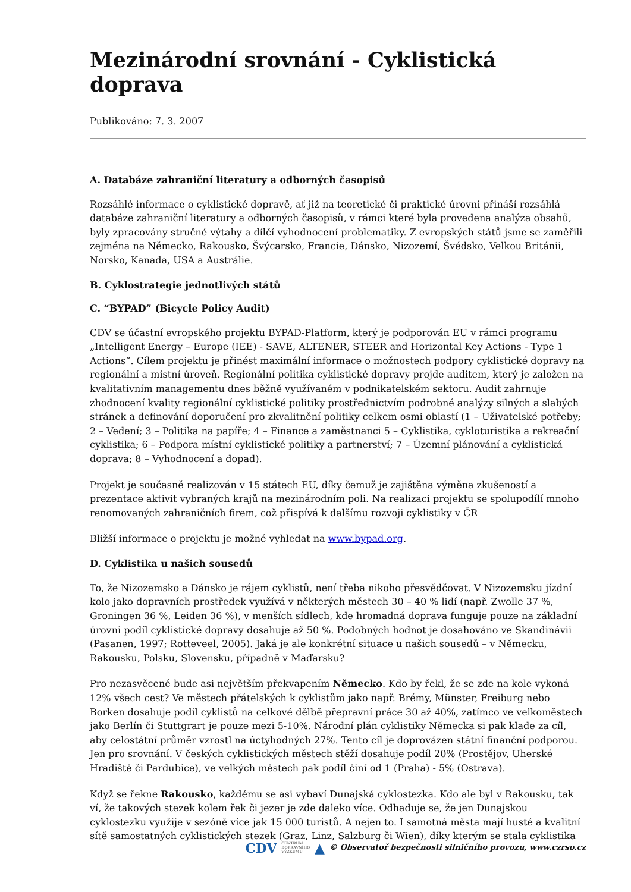Mezinárodní srovnání - Cyklistická doprava
Publikováno: 7. 3. 2007
A. Databáze zahraniční literatury a odborných časopisů
Rozsáhlé informace o cyklistické dopravě, ať již na teoretické či praktické úrovni přináší rozsáhlá databáze zahraniční literatury a odborných časopisů, v rámci které byla provedena analýza obsahů, byly zpracovány stručné výtahy a dílčí vyhodnocení problematiky. Z evropských států jsme se zaměřili zejména na Německo, Rakousko, Švýcarsko, Francie, Dánsko, Nizozemí, Švédsko, Velkou Británii, Norsko, Kanada, USA a Austrálie.
B. Cyklostrategie jednotlivých států
C. “BYPAD” (Bicycle Policy Audit)
CDV se účastní evropského projektu BYPAD-Platform, který je podporován EU v rámci programu „Intelligent Energy – Europe (IEE) - SAVE, ALTENER, STEER and Horizontal Key Actions - Type 1 Actions“. Cílem projektu je přinést maximální informace o možnostech podpory cyklistické dopravy na regionální a místní úroveň. Regionální politika cyklistické dopravy projde auditem, který je založen na kvalitativním managementu dnes běžně využívaném v podnikatelském sektoru. Audit zahrnuje zhodnocení kvality regionální cyklistické politiky prostřednictvím podrobné analýzy silných a slabých stránek a definování doporučení pro zkvalitnění politiky celkem osmi oblastí (1 – Uživatelské potřeby; 2 – Vedení; 3 – Politika na papíře; 4 – Finance a zaměstnanci 5 – Cyklistika, cykloturistika a rekreační cyklistika; 6 – Podpora místní cyklistické politiky a partnerství; 7 – Územní plánování a cyklistická doprava; 8 – Vyhodnocení a dopad).
Projekt je současně realizován v 15 státech EU, díky čemuž je zajištěna výměna zkušeností a prezentace aktivit vybraných krajů na mezinárodním poli. Na realizaci projektu se spolupodílí mnoho renomovaných zahraničních firem, což přispívá k dalšímu rozvoji cyklistiky v ČR
Bližší informace o projektu je možné vyhledat na www.bypad.org.
D. Cyklistika u našich sousedů
To, že Nizozemsko a Dánsko je rájem cyklistů, není třeba nikoho přesvědčovat. V Nizozemsku jízdní kolo jako dopravních prostředek využívá v některých městech 30 – 40 % lidí (např. Zwolle 37 %, Groningen 36 %, Leiden 36 %), v menších sídlech, kde hromadná doprava funguje pouze na základní úrovni podíl cyklistické dopravy dosahuje až 50 %. Podobných hodnot je dosahováno ve Skandinávii (Pasanen, 1997; Rotteveel, 2005). Jaká je ale konkrétní situace u našich sousedů – v Německu, Rakousku, Polsku, Slovensku, případně v Maďarsku?
Pro nezasvěcené bude asi největším překvapením Německo. Kdo by řekl, že se zde na kole vykoná 12% všech cest? Ve městech přátelských k cyklistům jako např. Brémy, Münster, Freiburg nebo Borken dosahuje podíl cyklistů na celkové dělbě přepravní práce 30 až 40%, zatímco ve velkoměstech jako Berlín či Stuttgrart je pouze mezi 5-10%. Národní plán cyklistiky Německa si pak klade za cíl, aby celostátní průměr vzrostl na úctyhodných 27%. Tento cíl je doprovázen státní finanční podporou. Jen pro srovnání. V českých cyklistických městech stěží dosahuje podíl 20% (Prostějov, Uherské Hradiště či Pardubice), ve velkých městech pak podíl činí od 1 (Praha) - 5% (Ostrava).
Když se řekne Rakousko, každému se asi vybaví Dunajská cyklostezka. Kdo ale byl v Rakousku, tak ví, že takových stezek kolem řek či jezer je zde daleko více. Odhaduje se, že jen Dunajskou cyklostezku využije v sezóně více jak 15 000 turistů. A nejen to. I samotná města mají husté a kvalitní sítě samostatných cyklistických stezek (Graz, Linz, Salzburg či Wien), díky kterým se stala cyklistika
CDV CENTRUM
DOPRAVNÍHO
VÝZKUMU ▲ © Observatoř bezpečnosti silničního provozu, www.czrso.cz